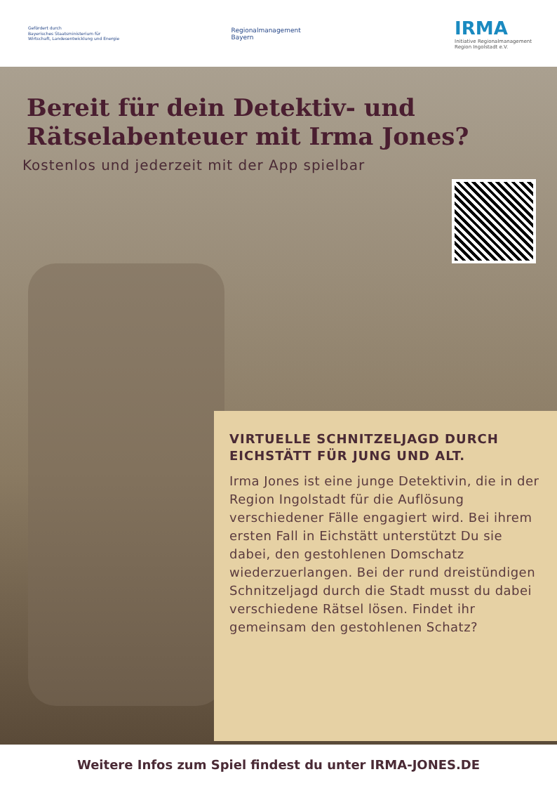Gefördert durch
Bayerisches Staatsministerium für
Wirtschaft, Landesentwicklung und Energie
Regionalmanagement
Bayern
IRMA
Initiative Regionalmanagement
Region Ingolstadt e.V.
Bereit für dein Detektiv- und Rätselabenteuer mit Irma Jones?
Kostenlos und jederzeit mit der App spielbar
VIRTUELLE SCHNITZELJAGD DURCH EICHSTÄTT FÜR JUNG UND ALT.
Irma Jones ist eine junge Detektivin, die in der Region Ingolstadt für die Auflösung verschiedener Fälle engagiert wird. Bei ihrem ersten Fall in Eichstätt unterstützt Du sie dabei, den gestohlenen Domschatz wiederzuerlangen. Bei der rund dreistündigen Schnitzeljagd durch die Stadt musst du dabei verschiedene Rätsel lösen. Findet ihr gemeinsam den gestohlenen Schatz?
Weitere Infos zum Spiel findest du unter IRMA-JONES.DE